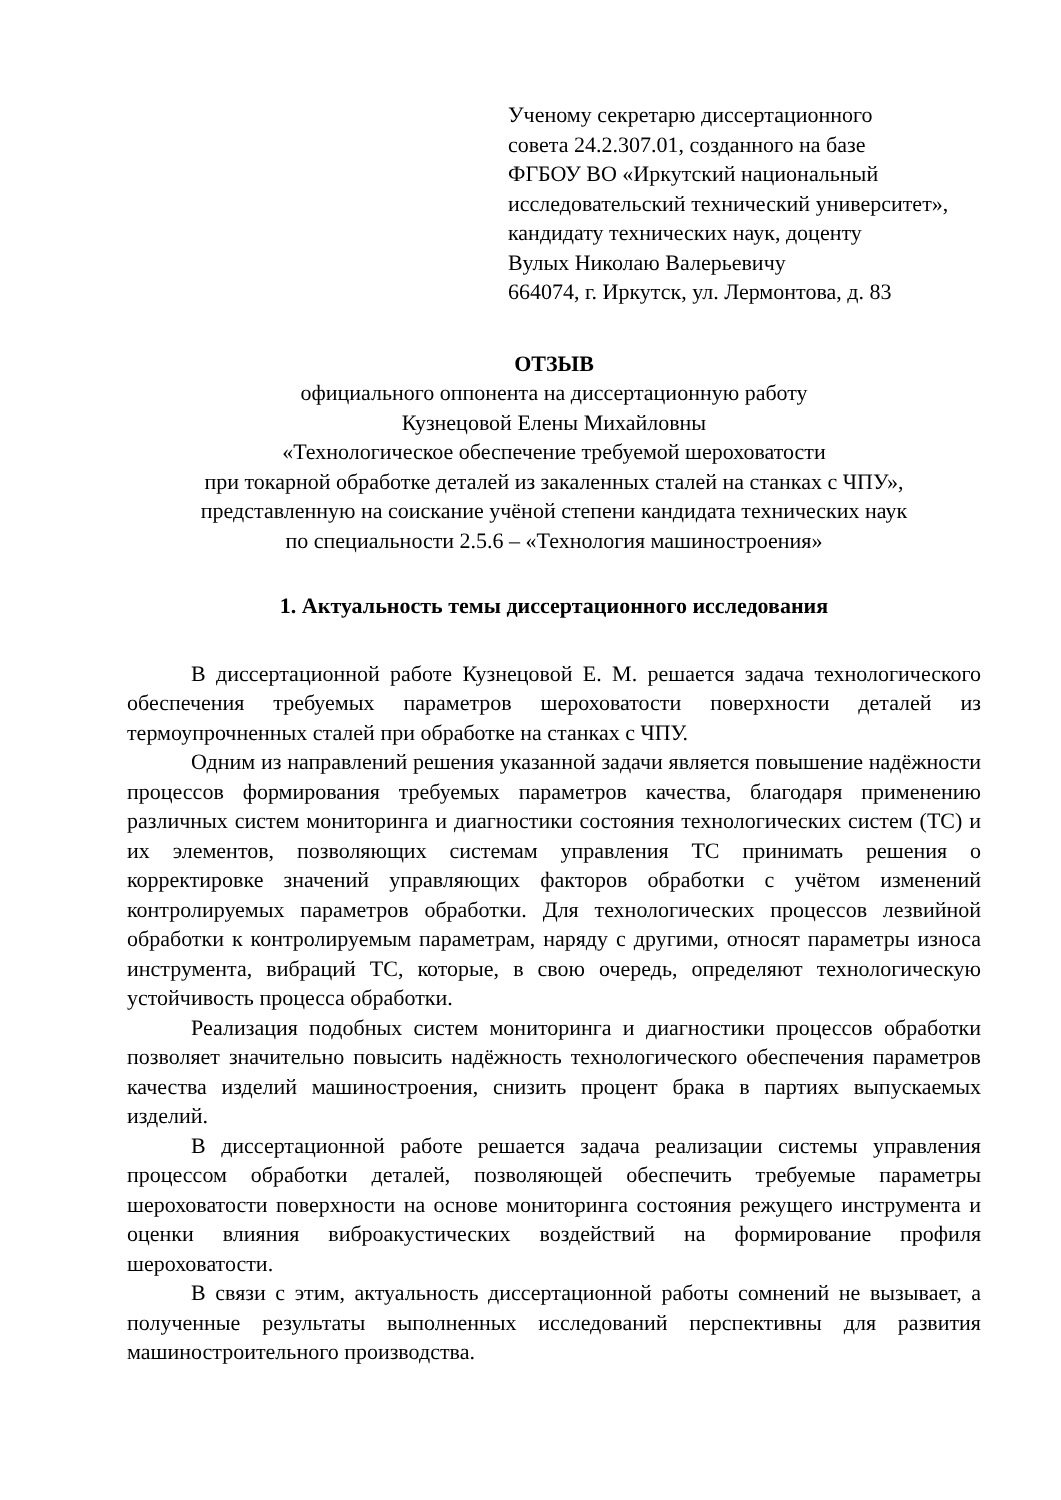Ученому секретарю диссертационного
совета 24.2.307.01, созданного на базе
ФГБОУ ВО «Иркутский национальный
исследовательский технический университет»,
кандидату технических наук, доценту
Вулых Николаю Валерьевичу
664074, г. Иркутск, ул. Лермонтова, д. 83
ОТЗЫВ
официального оппонента на диссертационную работу
Кузнецовой Елены Михайловны
«Технологическое обеспечение требуемой шероховатости
при токарной обработке деталей из закаленных сталей на станках с ЧПУ»,
представленную на соискание учёной степени кандидата технических наук
по специальности 2.5.6 – «Технология машиностроения»
1. Актуальность темы диссертационного исследования
В диссертационной работе Кузнецовой Е. М. решается задача технологического обеспечения требуемых параметров шероховатости поверхности деталей из термоупрочненных сталей при обработке на станках с ЧПУ.
Одним из направлений решения указанной задачи является повышение надёжности процессов формирования требуемых параметров качества, благодаря применению различных систем мониторинга и диагностики состояния технологических систем (ТС) и их элементов, позволяющих системам управления ТС принимать решения о корректировке значений управляющих факторов обработки с учётом изменений контролируемых параметров обработки. Для технологических процессов лезвийной обработки к контролируемым параметрам, наряду с другими, относят параметры износа инструмента, вибраций ТС, которые, в свою очередь, определяют технологическую устойчивость процесса обработки.
Реализация подобных систем мониторинга и диагностики процессов обработки позволяет значительно повысить надёжность технологического обеспечения параметров качества изделий машиностроения, снизить процент брака в партиях выпускаемых изделий.
В диссертационной работе решается задача реализации системы управления процессом обработки деталей, позволяющей обеспечить требуемые параметры шероховатости поверхности на основе мониторинга состояния режущего инструмента и оценки влияния виброакустических воздействий на формирование профиля шероховатости.
В связи с этим, актуальность диссертационной работы сомнений не вызывает, а полученные результаты выполненных исследований перспективны для развития машиностроительного производства.